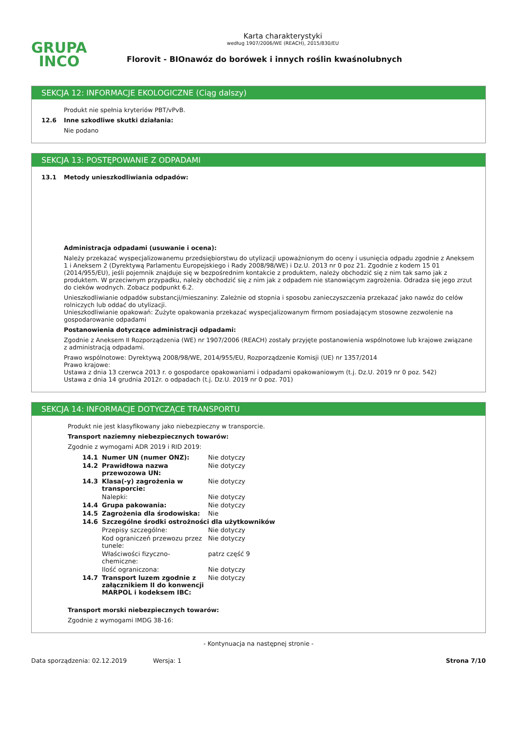Karta charakterystyki
według 1907/2006/WE (REACH), 2015/830/EU
GRUPA
INCO
Florovit - BIOnawóz do borówek i innych roślin kwaśnolubnych
SEKCJA 12: INFORMACJE EKOLOGICZNE (Ciąg dalszy)
Produkt nie spełnia kryteriów PBT/vPvB.
12.6 Inne szkodliwe skutki działania:
Nie podano
SEKCJA 13: POSTĘPOWANIE Z ODPADAMI
13.1 Metody unieszkodliwiania odpadów:
Administracja odpadami (usuwanie i ocena):
Należy przekazać wyspecjalizowanemu przedsiębiorstwu do utylizacji upoważnionym do oceny i usunięcia odpadu zgodnie z Aneksem 1 i Aneksem 2 (Dyrektywą Parlamentu Europejskiego i Rady 2008/98/WE) i Dz.U. 2013 nr 0 poz 21. Zgodnie z kodem 15 01 (2014/955/EU), jeśli pojemnik znajduje się w bezpośrednim kontakcie z produktem, należy obchodzić się z nim tak samo jak z produktem. W przeciwnym przypadku, należy obchodzić się z nim jak z odpadem nie stanowiącym zagrożenia. Odradza się jego zrzut do cieków wodnych. Zobacz podpunkt 6.2.
Unieszkodliwianie odpadów substancji/mieszaniny: Zależnie od stopnia i sposobu zanieczyszczenia przekazać jako nawóz do celów rolniczych lub oddać do utylizacji.
Unieszkodliwianie opakowań: Zużyte opakowania przekazać wyspecjalizowanym firmom posiadającym stosowne zezwolenie na gospodarowanie odpadami
Postanowienia dotyczące administracji odpadami:
Zgodnie z Aneksem II Rozporządzenia (WE) nr 1907/2006 (REACH) zostały przyjęte postanowienia wspólnotowe lub krajowe związane z administracją odpadami.
Prawo wspólnotowe: Dyrektywą 2008/98/WE, 2014/955/EU, Rozporządzenie Komisji (UE) nr 1357/2014
Prawo krajowe:
Ustawa z dnia 13 czerwca 2013 r. o gospodarce opakowaniami i odpadami opakowaniowym (t.j. Dz.U. 2019 nr 0 poz. 542)
Ustawa z dnia 14 grudnia 2012r. o odpadach (t.j. Dz.U. 2019 nr 0 poz. 701)
SEKCJA 14: INFORMACJE DOTYCZĄCE TRANSPORTU
Produkt nie jest klasyfikowany jako niebezpieczny w transporcie.
Transport naziemny niebezpiecznych towarów:
Zgodnie z wymogami ADR 2019 i RID 2019:
| 14.1 | Numer UN (numer ONZ): | Nie dotyczy |
| 14.2 | Prawidłowa nazwa przewozowa UN: | Nie dotyczy |
| 14.3 | Klasa(-y) zagrożenia w transporcie: | Nie dotyczy |
| | Nalepki: | Nie dotyczy |
| 14.4 | Grupa pakowania: | Nie dotyczy |
| 14.5 | Zagrożenia dla środowiska: | Nie |
| 14.6 | Szczególne środki ostrożności dla użytkowników | |
| | Przepisy szczególne: | Nie dotyczy |
| | Kod ograniczeń przewozu przez tunele: | Nie dotyczy |
| | Właściwości fizyczno-chemiczne: | patrz część 9 |
| | Ilość ograniczona: | Nie dotyczy |
| 14.7 | Transport luzem zgodnie z załącznikiem II do konwencji MARPOL i kodeksem IBC: | Nie dotyczy |
Transport morski niebezpiecznych towarów:
Zgodnie z wymogami IMDG 38-16:
- Kontynuacja na następnej stronie -
Data sporządzenia: 02.12.2019 Wersja: 1 Strona 7/10